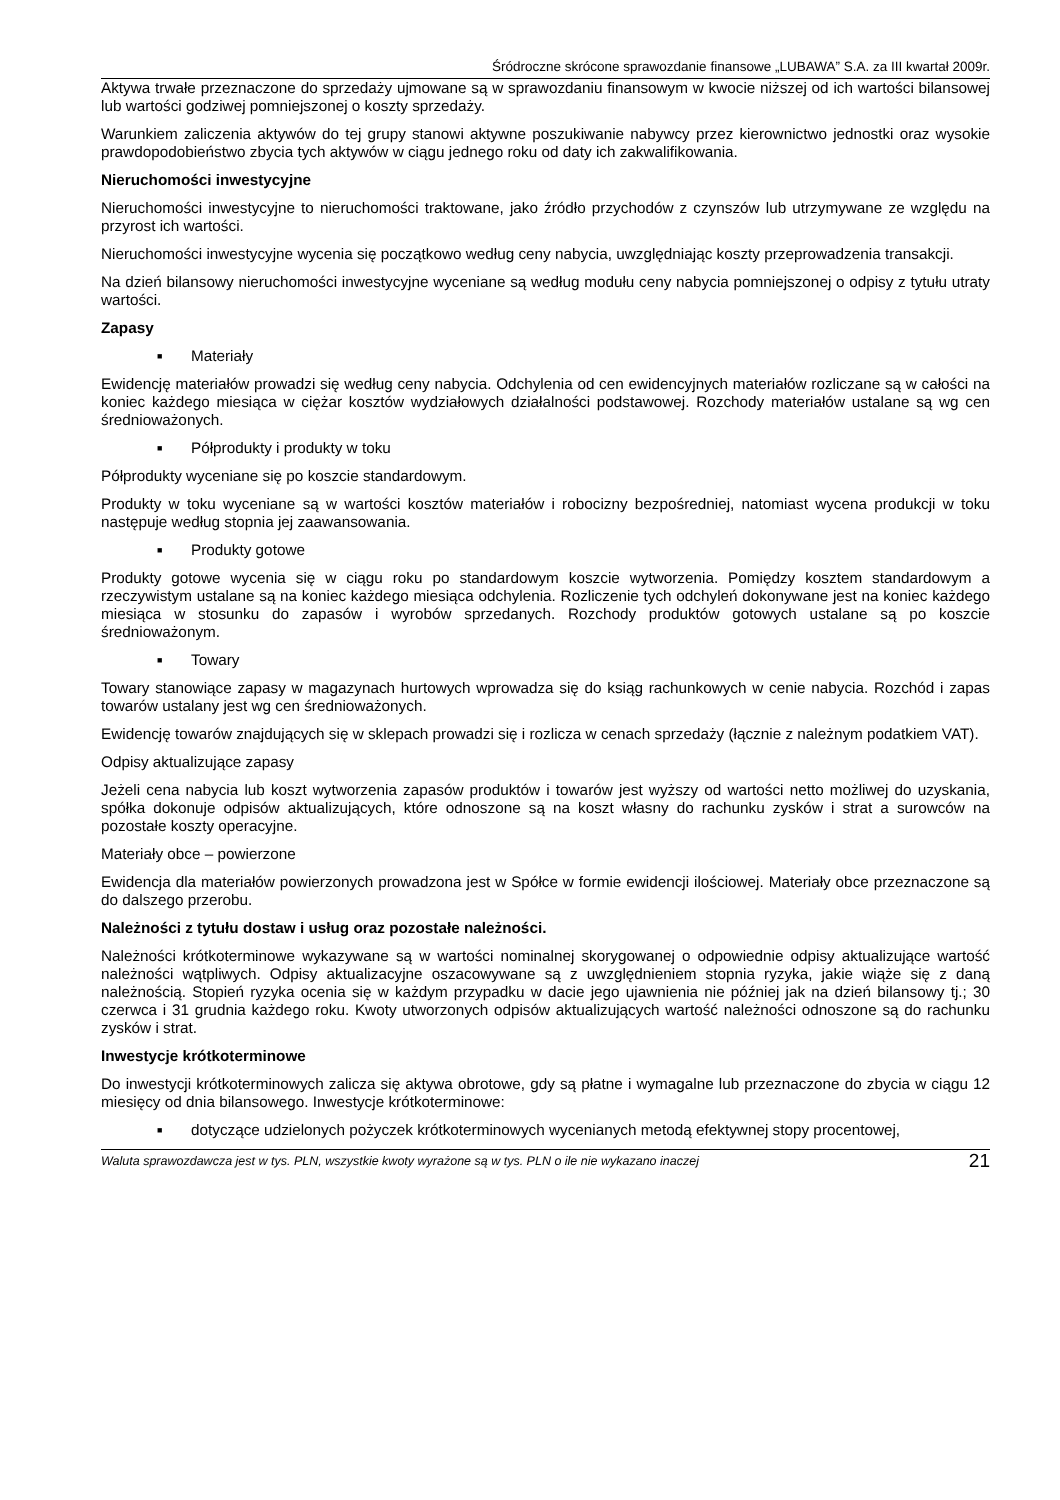Śródroczne skrócone sprawozdanie finansowe „LUBAWA” S.A. za III kwartał 2009r.
Aktywa trwałe przeznaczone do sprzedaży ujmowane są w sprawozdaniu finansowym w kwocie niższej od ich wartości bilansowej lub wartości godziwej pomniejszonej o koszty sprzedaży.
Warunkiem zaliczenia aktywów do tej grupy stanowi aktywne poszukiwanie nabywcy przez kierownictwo jednostki oraz wysokie prawdopodobieństwo zbycia tych aktywów w ciągu jednego roku od daty ich zakwalifikowania.
Nieruchomości inwestycyjne
Nieruchomości inwestycyjne to nieruchomości traktowane, jako źródło przychodów z czynszów lub utrzymywane ze względu na przyrost ich wartości.
Nieruchomości inwestycyjne wycenia się początkowo według ceny nabycia, uwzględniając koszty przeprowadzenia transakcji.
Na dzień bilansowy nieruchomości inwestycyjne wyceniane są według modułu ceny nabycia pomniejszonej o odpisy z tytułu utraty wartości.
Zapasy
■ Materiały
Ewidencję materiałów prowadzi się według ceny nabycia. Odchylenia od cen ewidencyjnych materiałów rozliczane są w całości na koniec każdego miesiąca w ciężar kosztów wydziałowych działalności podstawowej. Rozchody materiałów ustalane są wg cen średnioważonych.
■ Półprodukty i produkty w toku
Półprodukty wyceniane się po koszcie standardowym.
Produkty w toku wyceniane są w wartości kosztów materiałów i robocizny bezpośredniej, natomiast wycena produkcji w toku następuje według stopnia jej zaawansowania.
■ Produkty gotowe
Produkty gotowe wycenia się w ciągu roku po standardowym koszcie wytworzenia. Pomiędzy kosztem standardowym a rzeczywistym ustalane są na koniec każdego miesiąca odchylenia. Rozliczenie tych odchyleń dokonywane jest na koniec każdego miesiąca w stosunku do zapasów i wyrobów sprzedanych. Rozchody produktów gotowych ustalane są po koszcie średnioważonym.
■ Towary
Towary stanowiące zapasy w magazynach hurtowych wprowadza się do ksiąg rachunkowych w cenie nabycia. Rozchód i zapas towarów ustalany jest wg cen średnioważonych.
Ewidencję towarów znajdujących się w sklepach prowadzi się i rozlicza w cenach sprzedaży (łącznie z należnym podatkiem VAT).
Odpisy aktualizujące zapasy
Jeżeli cena nabycia lub koszt wytworzenia zapasów produktów i towarów jest wyższy od wartości netto możliwej do uzyskania, spółka dokonuje odpisów aktualizujących, które odnoszone są na koszt własny do rachunku zysków i strat a surowców na pozostałe koszty operacyjne.
Materiały obce – powierzone
Ewidencja dla materiałów powierzonych prowadzona jest w Spółce w formie ewidencji ilościowej. Materiały obce przeznaczone są do dalszego przerobu.
Należności z tytułu dostaw i usług oraz pozostałe należności.
Należności krótkoterminowe wykazywane są w wartości nominalnej skorygowanej o odpowiednie odpisy aktualizujące wartość należności wątpliwych. Odpisy aktualizacyjne oszacowywane są z uwzględnieniem stopnia ryzyka, jakie wiąże się z daną należnością. Stopień ryzyka ocenia się w każdym przypadku w dacie jego ujawnienia nie później jak na dzień bilansowy tj.; 30 czerwca i 31 grudnia każdego roku. Kwoty utworzonych odpisów aktualizujących wartość należności odnoszone są do rachunku zysków i strat.
Inwestycje krótkoterminowe
Do inwestycji krótkoterminowych zalicza się aktywa obrotowe, gdy są płatne i wymagalne lub przeznaczone do zbycia w ciągu 12 miesięcy od dnia bilansowego. Inwestycje krótkoterminowe:
■ dotyczące udzielonych pożyczek krótkoterminowych wycenianych metodą efektywnej stopy procentowej,
Waluta sprawozdawcza jest w tys. PLN, wszystkie kwoty wyrażone są w tys. PLN o ile nie wykazano inaczej 21